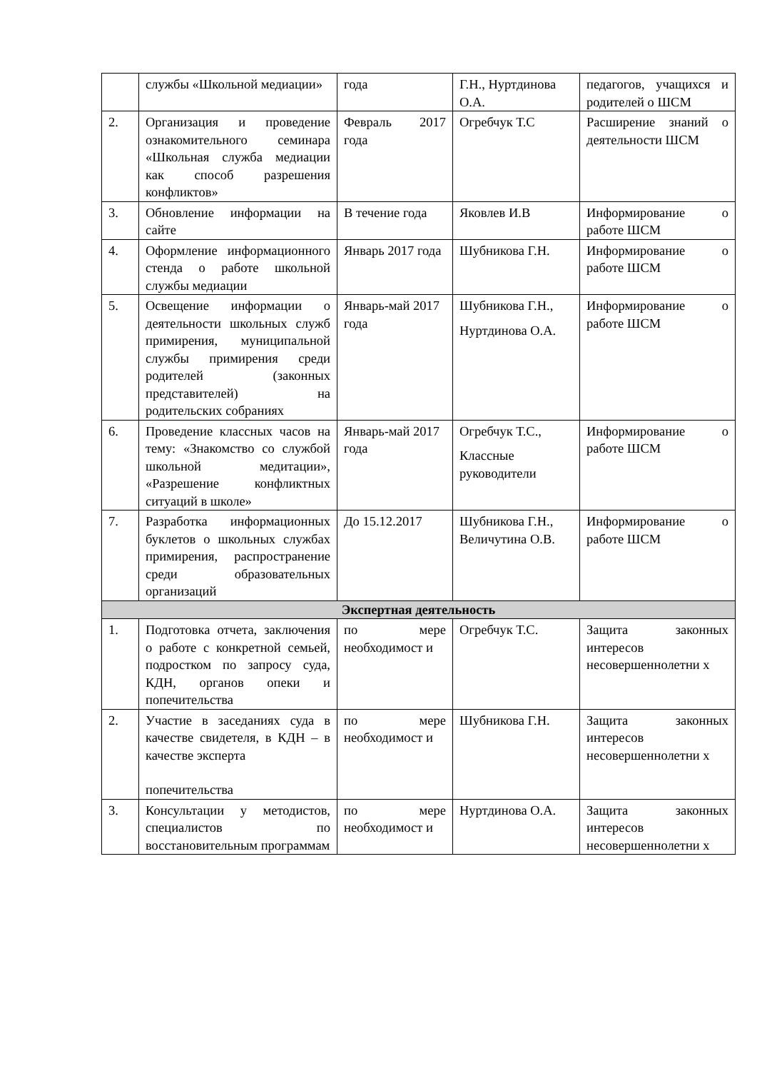| | службы «Школьной медиации» | года | Г.Н., Нуртдинова О.А. | педагогов, учащихся и родителей о ШСМ |
| 2. | Организация и проведение ознакомительного семинара «Школьная служба медиации как способ разрешения конфликтов» | Февраль 2017 года | Огребчук Т.С | Расширение знаний о деятельности ШСМ |
| 3. | Обновление информации на сайте | В течение года | Яковлев И.В | Информирование о работе ШСМ |
| 4. | Оформление информационного стенда о работе школьной службы медиации | Январь 2017 года | Шубникова Г.Н. | Информирование о работе ШСМ |
| 5. | Освещение информации о деятельности школьных служб примирения, муниципальной службы примирения среди родителей (законных представителей) на родительских собраниях | Январь-май 2017 года | Шубникова Г.Н., Нуртдинова О.А. | Информирование о работе ШСМ |
| 6. | Проведение классных часов на тему: «Знакомство со службой школьной медитации», «Разрешение конфликтных ситуаций в школе» | Январь-май 2017 года | Огребчук Т.С., Классные руководители | Информирование о работе ШСМ |
| 7. | Разработка информационных буклетов о школьных службах примирения, распространение среди образовательных организаций | До 15.12.2017 | Шубникова Г.Н., Величутина О.В. | Информирование о работе ШСМ |
| Экспертная деятельность | | | | |
| 1. | Подготовка отчета, заключения о работе с конкретной семьей, подростком по запросу суда, КДН, органов опеки и попечительства | по мере необходимост и | Огребчук Т.С. | Защита законных интересов несовершеннолетни х |
| 2. | Участие в заседаниях суда в качестве свидетеля, в КДН – в качестве эксперта попечительства | по мере необходимост и | Шубникова Г.Н. | Защита законных интересов несовершеннолетни х |
| 3. | Консультации у методистов, специалистов по восстановительным программам | по мере необходимост и | Нуртдинова О.А. | Защита законных интересов несовершеннолетни х |